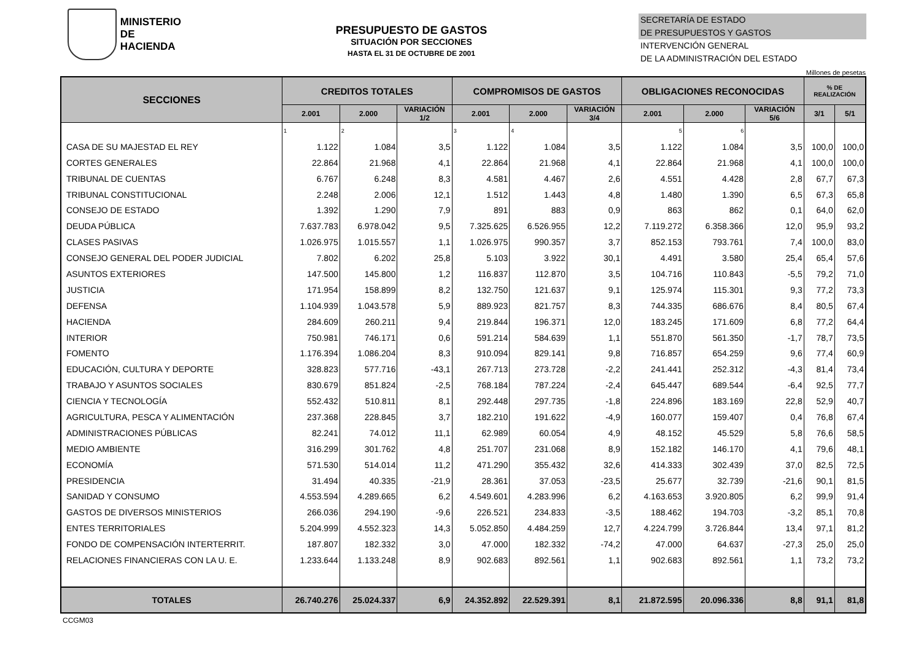MINISTERIO
DE HACIENDA
PRESUPUESTO DE GASTOS
SITUACIÓN POR SECCIONES
HASTA EL 31 DE OCTUBRE DE 2001
SECRETARÍA DE ESTADO
DE PRESUPUESTOS Y GASTOS
INTERVENCIÓN GENERAL
DE LA ADMINISTRACIÓN DEL ESTADO
Millones de pesetas
| SECCIONES | CREDITOS TOTALES | | | COMPROMISOS DE GASTOS | | | OBLIGACIONES RECONOCIDAS | | | % DE REALIZACIÓN | |
| --- | --- | --- | --- | --- | --- | --- | --- | --- | --- | --- | --- |
| | 2.001 | 2.000 | VARIACIÓN 1/2 | 2.001 | 2.000 | VARIACIÓN 3/4 | 2.001 | 2.000 | VARIACIÓN 5/6 | 3/1 | 5/1 |
| | 1 | 2 | | 3 | 4 | | 5 | 6 | | | |
| CASA DE SU MAJESTAD EL REY | 1.122 | 1.084 | 3,5 | 1.122 | 1.084 | 3,5 | 1.122 | 1.084 | 3,5 | 100,0 | 100,0 |
| CORTES GENERALES | 22.864 | 21.968 | 4,1 | 22.864 | 21.968 | 4,1 | 22.864 | 21.968 | 4,1 | 100,0 | 100,0 |
| TRIBUNAL DE CUENTAS | 6.767 | 6.248 | 8,3 | 4.581 | 4.467 | 2,6 | 4.551 | 4.428 | 2,8 | 67,7 | 67,3 |
| TRIBUNAL CONSTITUCIONAL | 2.248 | 2.006 | 12,1 | 1.512 | 1.443 | 4,8 | 1.480 | 1.390 | 6,5 | 67,3 | 65,8 |
| CONSEJO DE ESTADO | 1.392 | 1.290 | 7,9 | 891 | 883 | 0,9 | 863 | 862 | 0,1 | 64,0 | 62,0 |
| DEUDA PÚBLICA | 7.637.783 | 6.978.042 | 9,5 | 7.325.625 | 6.526.955 | 12,2 | 7.119.272 | 6.358.366 | 12,0 | 95,9 | 93,2 |
| CLASES PASIVAS | 1.026.975 | 1.015.557 | 1,1 | 1.026.975 | 990.357 | 3,7 | 852.153 | 793.761 | 7,4 | 100,0 | 83,0 |
| CONSEJO GENERAL DEL PODER JUDICIAL | 7.802 | 6.202 | 25,8 | 5.103 | 3.922 | 30,1 | 4.491 | 3.580 | 25,4 | 65,4 | 57,6 |
| ASUNTOS EXTERIORES | 147.500 | 145.800 | 1,2 | 116.837 | 112.870 | 3,5 | 104.716 | 110.843 | -5,5 | 79,2 | 71,0 |
| JUSTICIA | 171.954 | 158.899 | 8,2 | 132.750 | 121.637 | 9,1 | 125.974 | 115.301 | 9,3 | 77,2 | 73,3 |
| DEFENSA | 1.104.939 | 1.043.578 | 5,9 | 889.923 | 821.757 | 8,3 | 744.335 | 686.676 | 8,4 | 80,5 | 67,4 |
| HACIENDA | 284.609 | 260.211 | 9,4 | 219.844 | 196.371 | 12,0 | 183.245 | 171.609 | 6,8 | 77,2 | 64,4 |
| INTERIOR | 750.981 | 746.171 | 0,6 | 591.214 | 584.639 | 1,1 | 551.870 | 561.350 | -1,7 | 78,7 | 73,5 |
| FOMENTO | 1.176.394 | 1.086.204 | 8,3 | 910.094 | 829.141 | 9,8 | 716.857 | 654.259 | 9,6 | 77,4 | 60,9 |
| EDUCACIÓN, CULTURA Y DEPORTE | 328.823 | 577.716 | -43,1 | 267.713 | 273.728 | -2,2 | 241.441 | 252.312 | -4,3 | 81,4 | 73,4 |
| TRABAJO Y ASUNTOS SOCIALES | 830.679 | 851.824 | -2,5 | 768.184 | 787.224 | -2,4 | 645.447 | 689.544 | -6,4 | 92,5 | 77,7 |
| CIENCIA Y TECNOLOGÍA | 552.432 | 510.811 | 8,1 | 292.448 | 297.735 | -1,8 | 224.896 | 183.169 | 22,8 | 52,9 | 40,7 |
| AGRICULTURA, PESCA Y ALIMENTACIÓN | 237.368 | 228.845 | 3,7 | 182.210 | 191.622 | -4,9 | 160.077 | 159.407 | 0,4 | 76,8 | 67,4 |
| ADMINISTRACIONES PÚBLICAS | 82.241 | 74.012 | 11,1 | 62.989 | 60.054 | 4,9 | 48.152 | 45.529 | 5,8 | 76,6 | 58,5 |
| MEDIO AMBIENTE | 316.299 | 301.762 | 4,8 | 251.707 | 231.068 | 8,9 | 152.182 | 146.170 | 4,1 | 79,6 | 48,1 |
| ECONOMÍA | 571.530 | 514.014 | 11,2 | 471.290 | 355.432 | 32,6 | 414.333 | 302.439 | 37,0 | 82,5 | 72,5 |
| PRESIDENCIA | 31.494 | 40.335 | -21,9 | 28.361 | 37.053 | -23,5 | 25.677 | 32.739 | -21,6 | 90,1 | 81,5 |
| SANIDAD Y CONSUMO | 4.553.594 | 4.289.665 | 6,2 | 4.549.601 | 4.283.996 | 6,2 | 4.163.653 | 3.920.805 | 6,2 | 99,9 | 91,4 |
| GASTOS DE DIVERSOS MINISTERIOS | 266.036 | 294.190 | -9,6 | 226.521 | 234.833 | -3,5 | 188.462 | 194.703 | -3,2 | 85,1 | 70,8 |
| ENTES TERRITORIALES | 5.204.999 | 4.552.323 | 14,3 | 5.052.850 | 4.484.259 | 12,7 | 4.224.799 | 3.726.844 | 13,4 | 97,1 | 81,2 |
| FONDO DE COMPENSACIÓN INTERTERRIT. | 187.807 | 182.332 | 3,0 | 47.000 | 182.332 | -74,2 | 47.000 | 64.637 | -27,3 | 25,0 | 25,0 |
| RELACIONES FINANCIERAS CON LA U. E. | 1.233.644 | 1.133.248 | 8,9 | 902.683 | 892.561 | 1,1 | 902.683 | 892.561 | 1,1 | 73,2 | 73,2 |
| TOTALES | 26.740.276 | 25.024.337 | 6,9 | 24.352.892 | 22.529.391 | 8,1 | 21.872.595 | 20.096.336 | 8,8 | 91,1 | 81,8 |
CCGM03